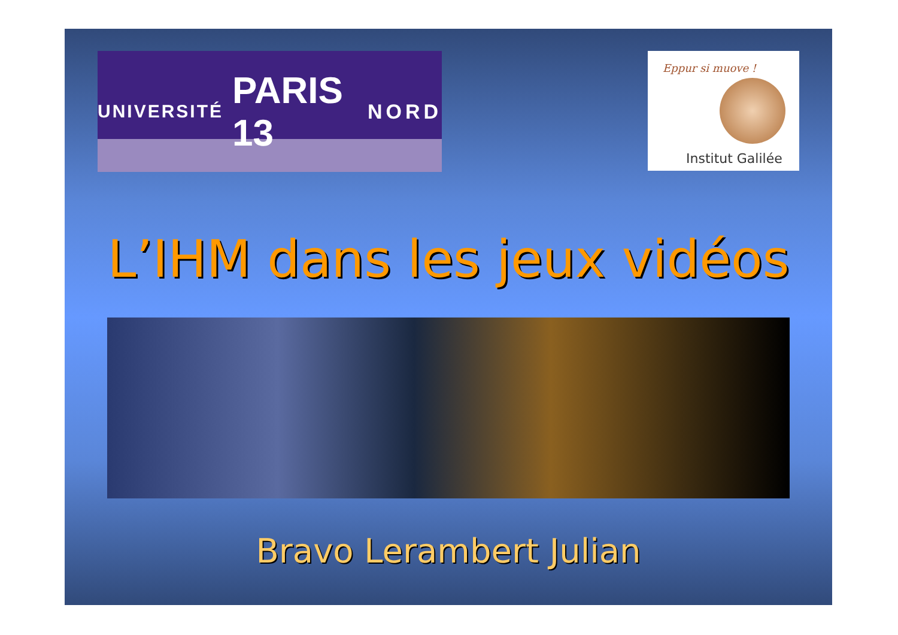UNIVERSITÉ PARIS 13 NORD
Eppur si muove !
Institut Galilée
L’IHM dans les jeux vidéos
Bravo Lerambert Julian